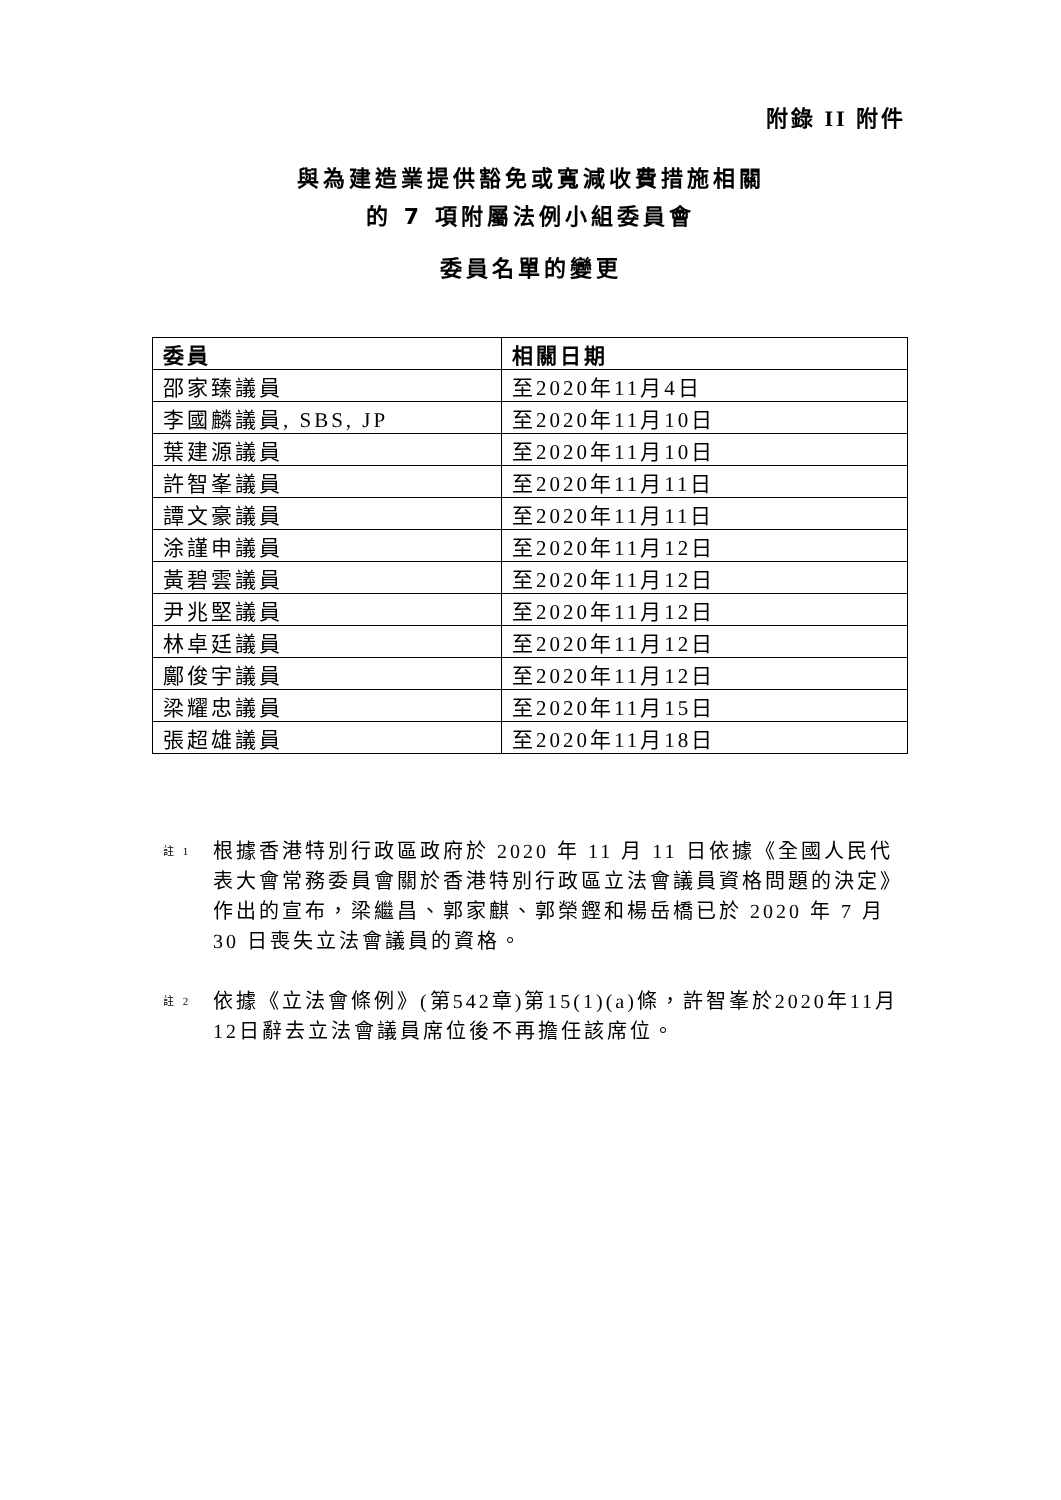附錄 II 附件
與為建造業提供豁免或寬減收費措施相關
的 7 項附屬法例小組委員會
委員名單的變更
| 委員 | 相關日期 |
| --- | --- |
| 邵家臻議員 | 至2020年11月4日 |
| 李國麟議員, SBS, JP | 至2020年11月10日 |
| 葉建源議員 | 至2020年11月10日 |
| 許智峯議員 | 至2020年11月11日 |
| 譚文豪議員 | 至2020年11月11日 |
| 涂謹申議員 | 至2020年11月12日 |
| 黃碧雲議員 | 至2020年11月12日 |
| 尹兆堅議員 | 至2020年11月12日 |
| 林卓廷議員 | 至2020年11月12日 |
| 鄺俊宇議員 | 至2020年11月12日 |
| 梁耀忠議員 | 至2020年11月15日 |
| 張超雄議員 | 至2020年11月18日 |
註 1
根據香港特別行政區政府於 2020 年 11 月 11 日依據《全國人民代表大會常務委員會關於香港特別行政區立法會議員資格問題的決定》作出的宣布，梁繼昌、郭家麒、郭榮鏗和楊岳橋已於 2020 年 7 月 30 日喪失立法會議員的資格。
註 2
依據《立法會條例》(第542章)第15(1)(a)條，許智峯於2020年11月12日辭去立法會議員席位後不再擔任該席位。